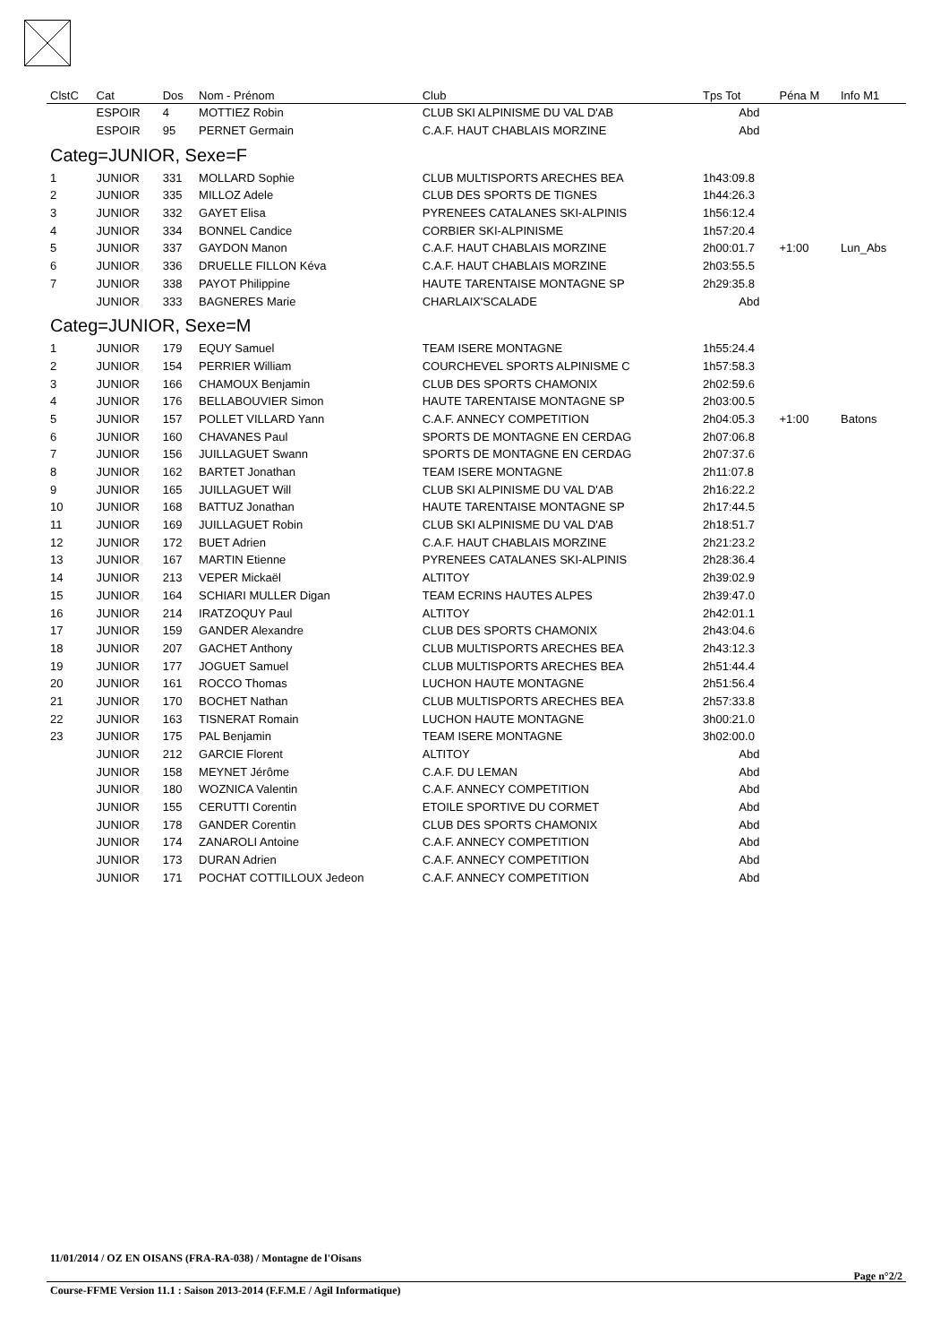| ClstC | Cat | Dos | Nom - Prénom | Club | Tps Tot | Péna M | Info M1 |
| --- | --- | --- | --- | --- | --- | --- | --- |
| | ESPOIR | 4 | MOTTIEZ Robin | CLUB SKI ALPINISME DU VAL D'AB | Abd | | |
| | ESPOIR | 95 | PERNET Germain | C.A.F. HAUT CHABLAIS MORZINE | Abd | | |
| Categ=JUNIOR, Sexe=F | | | | | | | |
| 1 | JUNIOR | 331 | MOLLARD Sophie | CLUB MULTISPORTS ARECHES BEA | 1h43:09.8 | | |
| 2 | JUNIOR | 335 | MILLOZ Adele | CLUB DES SPORTS DE TIGNES | 1h44:26.3 | | |
| 3 | JUNIOR | 332 | GAYET Elisa | PYRENEES CATALANES SKI-ALPINIS | 1h56:12.4 | | |
| 4 | JUNIOR | 334 | BONNEL Candice | CORBIER SKI-ALPINISME | 1h57:20.4 | | |
| 5 | JUNIOR | 337 | GAYDON Manon | C.A.F. HAUT CHABLAIS MORZINE | 2h00:01.7 | +1:00 | Lun_Abs |
| 6 | JUNIOR | 336 | DRUELLE FILLON Kéva | C.A.F. HAUT CHABLAIS MORZINE | 2h03:55.5 | | |
| 7 | JUNIOR | 338 | PAYOT Philippine | HAUTE TARENTAISE MONTAGNE SP | 2h29:35.8 | | |
| | JUNIOR | 333 | BAGNERES Marie | CHARLAIX'SCALADE | Abd | | |
| Categ=JUNIOR, Sexe=M | | | | | | | |
| 1 | JUNIOR | 179 | EQUY Samuel | TEAM ISERE MONTAGNE | 1h55:24.4 | | |
| 2 | JUNIOR | 154 | PERRIER William | COURCHEVEL SPORTS ALPINISME C | 1h57:58.3 | | |
| 3 | JUNIOR | 166 | CHAMOUX Benjamin | CLUB DES SPORTS CHAMONIX | 2h02:59.6 | | |
| 4 | JUNIOR | 176 | BELLABOUVIER Simon | HAUTE TARENTAISE MONTAGNE SP | 2h03:00.5 | | |
| 5 | JUNIOR | 157 | POLLET VILLARD Yann | C.A.F. ANNECY COMPETITION | 2h04:05.3 | +1:00 | Batons |
| 6 | JUNIOR | 160 | CHAVANES Paul | SPORTS DE MONTAGNE EN CERDAG | 2h07:06.8 | | |
| 7 | JUNIOR | 156 | JUILLAGUET Swann | SPORTS DE MONTAGNE EN CERDAG | 2h07:37.6 | | |
| 8 | JUNIOR | 162 | BARTET Jonathan | TEAM ISERE MONTAGNE | 2h11:07.8 | | |
| 9 | JUNIOR | 165 | JUILLAGUET Will | CLUB SKI ALPINISME DU VAL D'AB | 2h16:22.2 | | |
| 10 | JUNIOR | 168 | BATTUZ Jonathan | HAUTE TARENTAISE MONTAGNE SP | 2h17:44.5 | | |
| 11 | JUNIOR | 169 | JUILLAGUET Robin | CLUB SKI ALPINISME DU VAL D'AB | 2h18:51.7 | | |
| 12 | JUNIOR | 172 | BUET Adrien | C.A.F. HAUT CHABLAIS MORZINE | 2h21:23.2 | | |
| 13 | JUNIOR | 167 | MARTIN Etienne | PYRENEES CATALANES SKI-ALPINIS | 2h28:36.4 | | |
| 14 | JUNIOR | 213 | VEPER Mickaël | ALTITOY | 2h39:02.9 | | |
| 15 | JUNIOR | 164 | SCHIARI MULLER Digan | TEAM ECRINS HAUTES ALPES | 2h39:47.0 | | |
| 16 | JUNIOR | 214 | IRATZOQUY Paul | ALTITOY | 2h42:01.1 | | |
| 17 | JUNIOR | 159 | GANDER Alexandre | CLUB DES SPORTS CHAMONIX | 2h43:04.6 | | |
| 18 | JUNIOR | 207 | GACHET Anthony | CLUB MULTISPORTS ARECHES BEA | 2h43:12.3 | | |
| 19 | JUNIOR | 177 | JOGUET Samuel | CLUB MULTISPORTS ARECHES BEA | 2h51:44.4 | | |
| 20 | JUNIOR | 161 | ROCCO Thomas | LUCHON HAUTE MONTAGNE | 2h51:56.4 | | |
| 21 | JUNIOR | 170 | BOCHET Nathan | CLUB MULTISPORTS ARECHES BEA | 2h57:33.8 | | |
| 22 | JUNIOR | 163 | TISNERAT Romain | LUCHON HAUTE MONTAGNE | 3h00:21.0 | | |
| 23 | JUNIOR | 175 | PAL Benjamin | TEAM ISERE MONTAGNE | 3h02:00.0 | | |
| | JUNIOR | 212 | GARCIE Florent | ALTITOY | Abd | | |
| | JUNIOR | 158 | MEYNET Jérôme | C.A.F. DU LEMAN | Abd | | |
| | JUNIOR | 180 | WOZNICA Valentin | C.A.F. ANNECY COMPETITION | Abd | | |
| | JUNIOR | 155 | CERUTTI Corentin | ETOILE SPORTIVE DU CORMET | Abd | | |
| | JUNIOR | 178 | GANDER Corentin | CLUB DES SPORTS CHAMONIX | Abd | | |
| | JUNIOR | 174 | ZANAROLI Antoine | C.A.F. ANNECY COMPETITION | Abd | | |
| | JUNIOR | 173 | DURAN Adrien | C.A.F. ANNECY COMPETITION | Abd | | |
| | JUNIOR | 171 | POCHAT COTTILLOUX Jedeon | C.A.F. ANNECY COMPETITION | Abd | | |
11/01/2014 / OZ EN OISANS (FRA-RA-038) / Montagne de l'Oisans
Page n°2/2
Course-FFME Version 11.1 : Saison 2013-2014 (F.F.M.E / Agil Informatique)